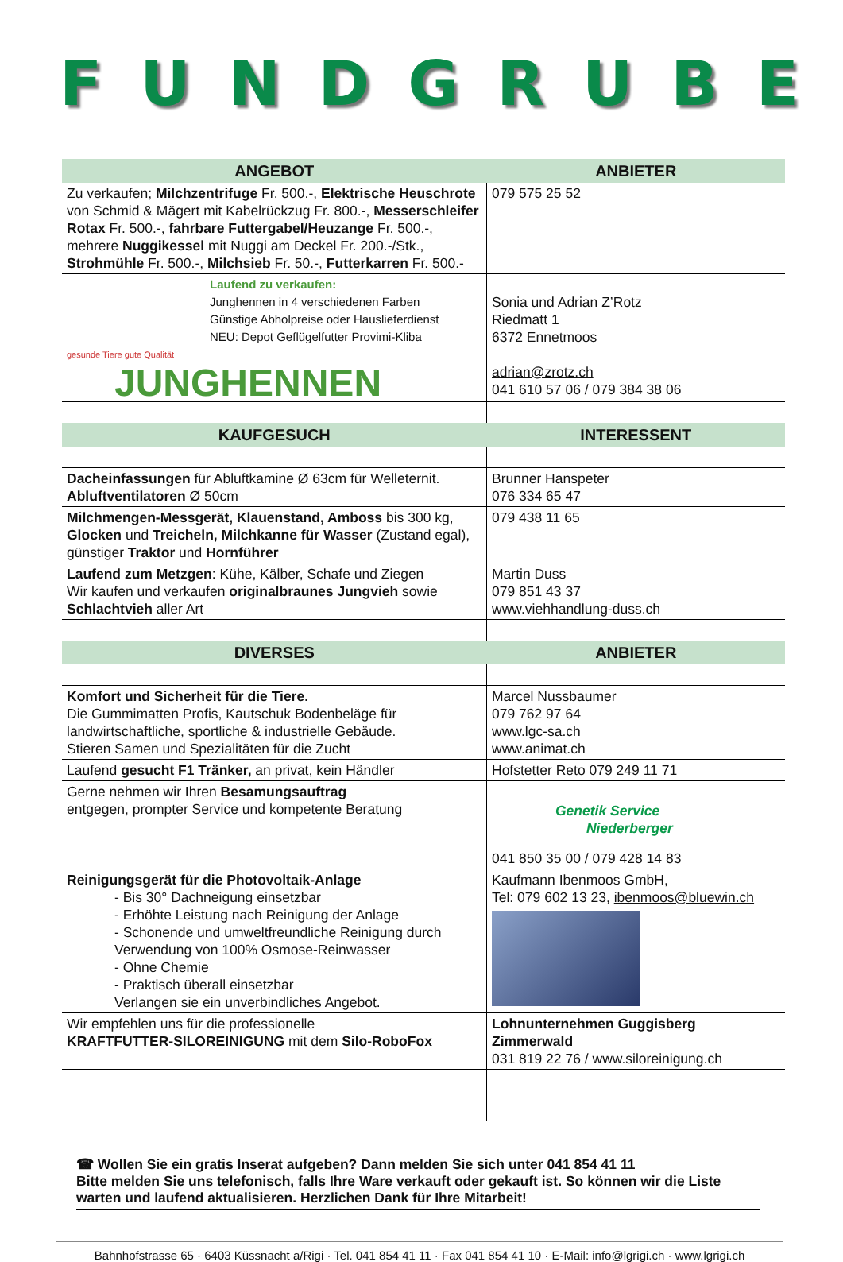FUNDGRUBE
| ANGEBOT | ANBIETER |
| --- | --- |
| Zu verkaufen; Milchzentrifuge Fr. 500.-, Elektrische Heuschrote von Schmid & Mägert mit Kabelrückzug Fr. 800.-, Messerschleifer Rotax Fr. 500.-, fahrbare Futtergabel/Heuzange Fr. 500.-, mehrere Nuggikessel mit Nuggi am Deckel Fr. 200.-/Stk., Strohmühle Fr. 500.-, Milchsieb Fr. 50.-, Futterkarren Fr. 500.- | 079 575 25 52 |
| Laufend zu verkaufen: Junghennen in 4 verschiedenen Farben Günstige Abholpreise oder Hauslieferdienst NEU: Depot Geflügelfutter Provimi-Kliba gesunde Tiere gute Qualität JUNGHENNEN | Sonia und Adrian Z’Rotz Riedmatt 1 6372 Ennetmoos adrian@zrotz.ch 041 610 57 06 / 079 384 38 06 |
| KAUFGESUCH | INTERESSENT |
| Dacheinfassungen für Abluftkamine Ø 63cm für Welleternit. Abluftventilatoren Ø 50cm | Brunner Hanspeter 076 334 65 47 |
| Milchmengen-Messgerät, Klauenstand, Amboss bis 300 kg, Glocken und Treicheln, Milchkanne für Wasser (Zustand egal), günstiger Traktor und Hornführer | 079 438 11 65 |
| Laufend zum Metzgen : Kühe, Kälber, Schafe und Ziegen Wir kaufen und verkaufen originalbraunes Jungvieh sowie Schlachtvieh aller Art | Martin Duss 079 851 43 37 www.viehhandlung-duss.ch |
| DIVERSES | ANBIETER |
| Komfort und Sicherheit für die Tiere. Die Gummimatten Profis, Kautschuk Bodenbeläge für landwirtschaftliche, sportliche & industrielle Gebäude. Stieren Samen und Spezialitäten für die Zucht | Marcel Nussbaumer 079 762 97 64 www.lgc-sa.ch www.animat.ch |
| Laufend gesucht F1 Tränker, an privat, kein Händler | Hofstetter Reto 079 249 11 71 |
| Gerne nehmen wir Ihren Besamungsauftrag entgegen, prompter Service und kompetente Beratung | Genetik Service Niederberger 041 850 35 00 / 079 428 14 83 |
| Reinigungsgerät für die Photovoltaik-Anlage - Bis 30° Dachneigung einsetzbar - Erhöhte Leistung nach Reinigung der Anlage - Schonende und umweltfreundliche Reinigung durch Verwendung von 100% Osmose-Reinwasser - Ohne Chemie - Praktisch überall einsetzbar Verlangen sie ein unverbindliches Angebot. | Kaufmann Ibenmoos GmbH, Tel: 079 602 13 23, ibenmoos@bluewin.ch |
| Wir empfehlen uns für die professionelle KRAFTFUTTER-SILOREINIGUNG mit dem Silo-RoboFox | Lohnunternehmen Guggisberg Zimmerwald 031 819 22 76 / www.siloreinigung.ch |
☎ Wollen Sie ein gratis Inserat aufgeben? Dann melden Sie sich unter 041 854 41 11
Bitte melden Sie uns telefonisch, falls Ihre Ware verkauft oder gekauft ist. So können wir die Liste warten und laufend aktualisieren. Herzlichen Dank für Ihre Mitarbeit!
Bahnhofstrasse 65 · 6403 Küssnacht a/Rigi · Tel. 041 854 41 11 · Fax 041 854 41 10 · E-Mail: info@lgrigi.ch · www.lgrigi.ch